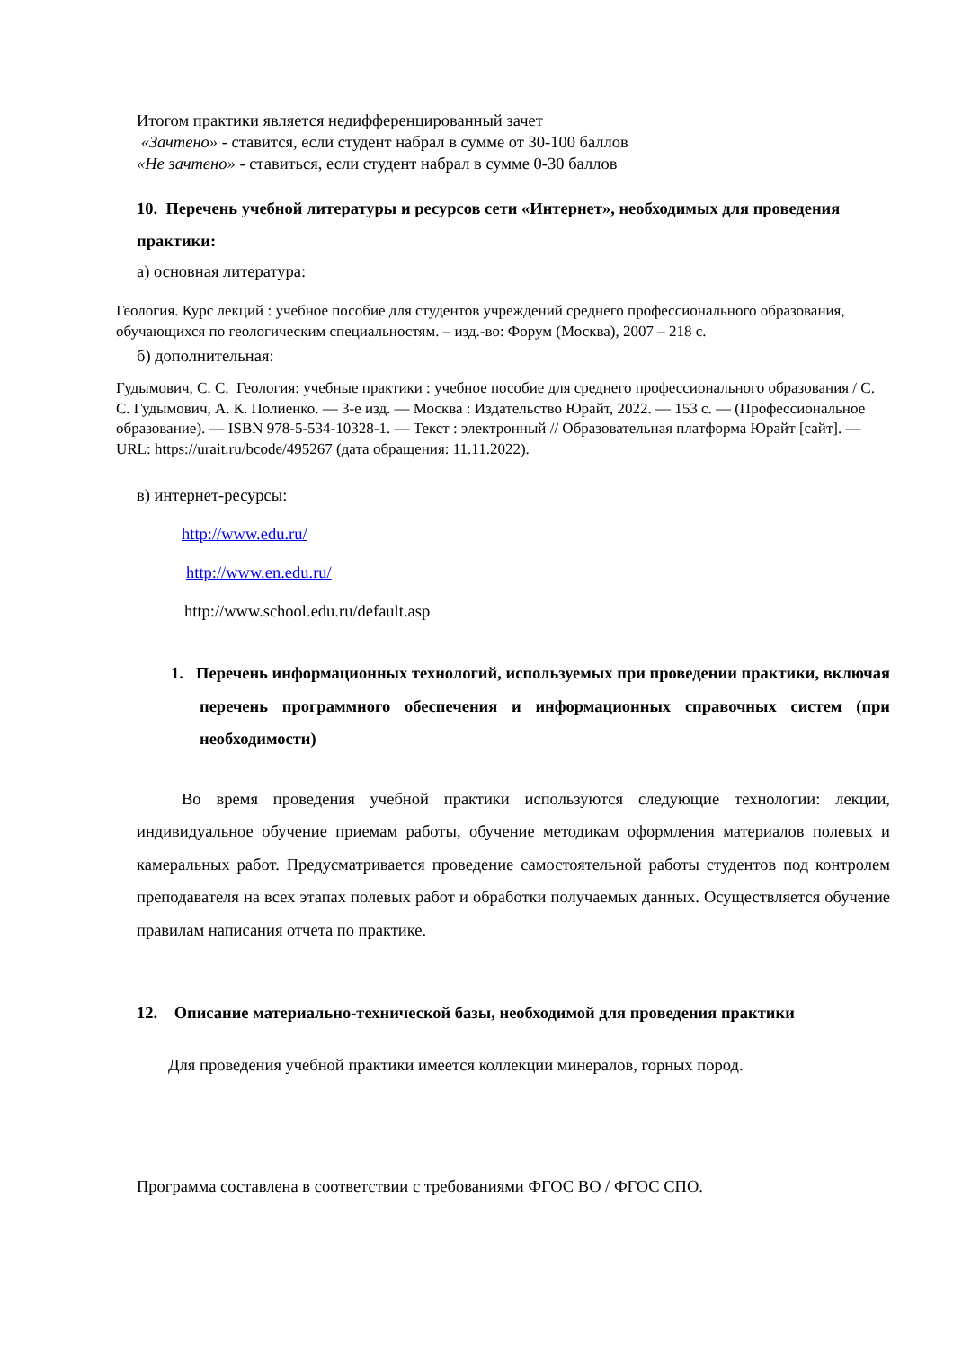Итогом практики является недифференцированный зачет
«Зачтено» - ставится, если студент набрал в сумме от 30-100 баллов
«Не зачтено» - ставиться, если студент набрал в сумме 0-30 баллов
10. Перечень учебной литературы и ресурсов сети «Интернет», необходимых для проведения практики:
а) основная литература:
Геология. Курс лекций : учебное пособие для студентов учреждений среднего профессионального образования, обучающихся по геологическим специальностям. – изд.-во: Форум (Москва), 2007 – 218 с.
б) дополнительная:
Гудымович, С. С. Геология: учебные практики : учебное пособие для среднего профессионального образования / С. С. Гудымович, А. К. Полиенко. — 3-е изд. — Москва : Издательство Юрайт, 2022. — 153 с. — (Профессиональное образование). — ISBN 978-5-534-10328-1. — Текст : электронный // Образовательная платформа Юрайт [сайт]. — URL: https://urait.ru/bcode/495267 (дата обращения: 11.11.2022).
в) интернет-ресурсы:
http://www.edu.ru/
http://www.en.edu.ru/
http://www.school.edu.ru/default.asp
1. Перечень информационных технологий, используемых при проведении практики, включая перечень программного обеспечения и информационных справочных систем (при необходимости)
Во время проведения учебной практики используются следующие технологии: лекции, индивидуальное обучение приемам работы, обучение методикам оформления материалов полевых и камеральных работ. Предусматривается проведение самостоятельной работы студентов под контролем преподавателя на всех этапах полевых работ и обработки получаемых данных. Осуществляется обучение правилам написания отчета по практике.
12. Описание материально-технической базы, необходимой для проведения практики
Для проведения учебной практики имеется коллекции минералов, горных пород.
Программа составлена в соответствии с требованиями ФГОС ВО / ФГОС СПО.